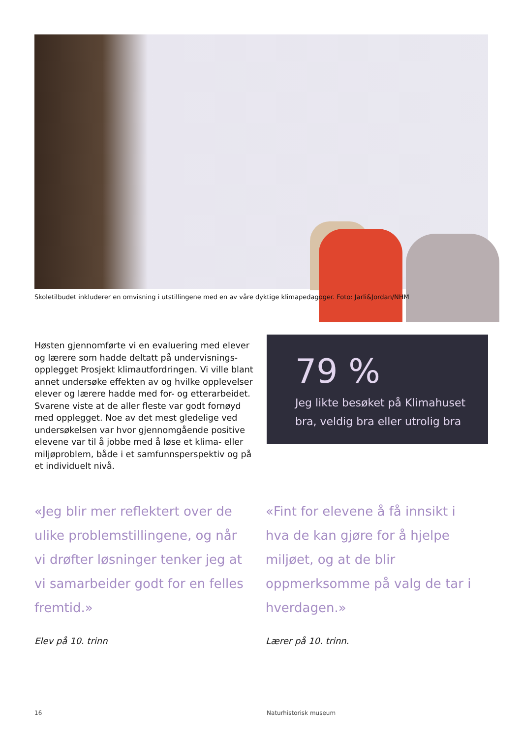Skoletilbudet inkluderer en omvisning i utstillingene med en av våre dyktige klimapedagoger. Foto: Jarli&Jordan/NHM
Høsten gjennomførte vi en evaluering med elever og lærere som hadde deltatt på undervisnings­opplegget Prosjekt klimautfordringen. Vi ville blant annet undersøke effekten av og hvilke opplevelser elever og lærere hadde med for- og etterarbeidet. Svarene viste at de aller fleste var godt fornøyd med opplegget. Noe av det mest gledelige ved undersøkelsen var hvor gjennomgående positive elevene var til å jobbe med å løse et klima- eller miljøproblem, både i et samfunnsperspektiv og på et individuelt nivå.
79 %
Jeg likte besøket på Klimahuset bra, veldig bra eller utrolig bra
«Jeg blir mer reflektert over de ulike problemstillingene, og når vi drøfter løsninger tenker jeg at vi samarbeider godt for en felles fremtid.»
Elev på 10. trinn
«Fint for elevene å få innsikt i hva de kan gjøre for å hjelpe miljøet, og at de blir oppmerksomme på valg de tar i hverdagen.»
Lærer på 10. trinn.
16 Naturhistorisk museum